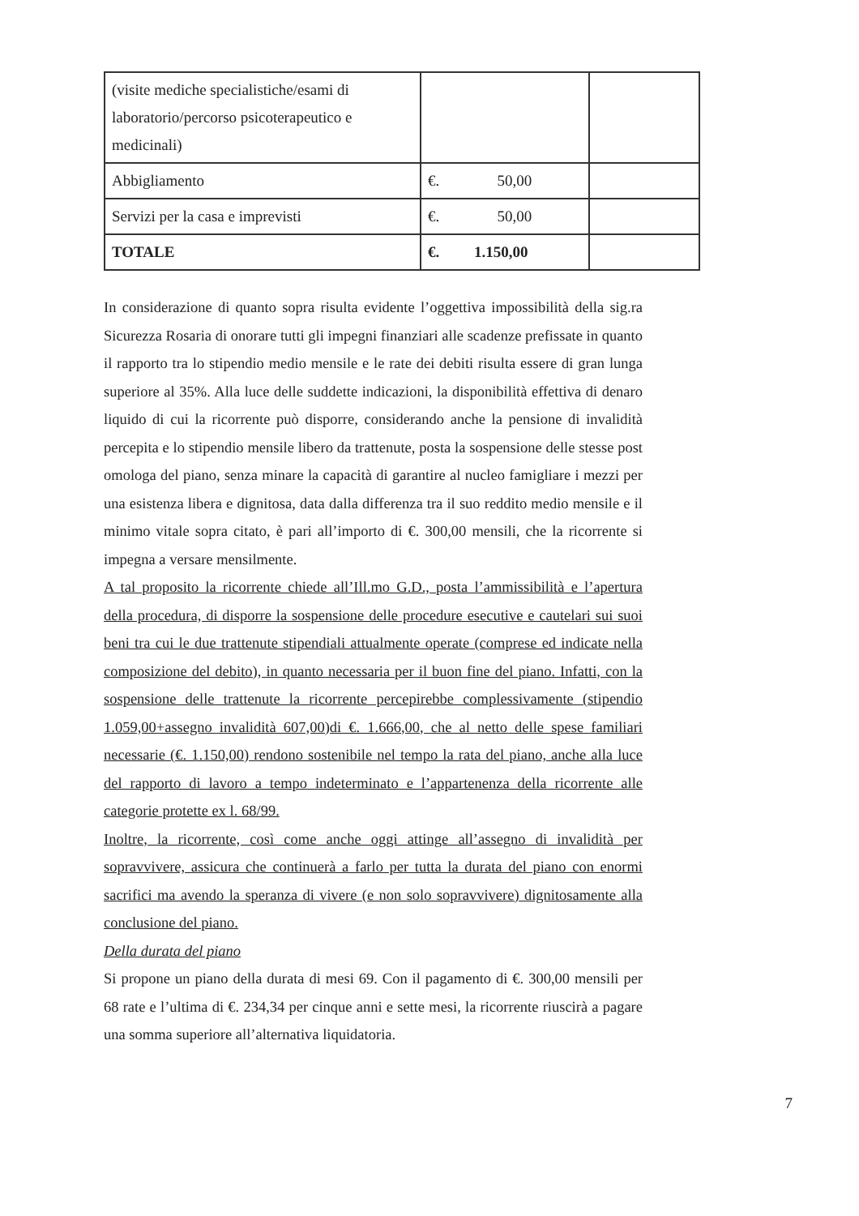| (visite mediche specialistiche/esami di laboratorio/percorso psicoterapeutico e medicinali) | | |
| Abbigliamento | €. 50,00 | |
| Servizi per la casa e imprevisti | €. 50,00 | |
| TOTALE | €. 1.150,00 | |
In considerazione di quanto sopra risulta evidente l’oggettiva impossibilità della sig.ra Sicurezza Rosaria di onorare tutti gli impegni finanziari alle scadenze prefissate in quanto il rapporto tra lo stipendio medio mensile e le rate dei debiti risulta essere di gran lunga superiore al 35%. Alla luce delle suddette indicazioni, la disponibilità effettiva di denaro liquido di cui la ricorrente può disporre, considerando anche la pensione di invalidità percepita e lo stipendio mensile libero da trattenute, posta la sospensione delle stesse post omologa del piano, senza minare la capacità di garantire al nucleo famigliare i mezzi per una esistenza libera e dignitosa, data dalla differenza tra il suo reddito medio mensile e il minimo vitale sopra citato, è pari all’importo di €. 300,00 mensili, che la ricorrente si impegna a versare mensilmente.
A tal proposito la ricorrente chiede all’Ill.mo G.D., posta l’ammissibilità e l’apertura della procedura, di disporre la sospensione delle procedure esecutive e cautelari sui suoi beni tra cui le due trattenute stipendiali attualmente operate (comprese ed indicate nella composizione del debito), in quanto necessaria per il buon fine del piano. Infatti, con la sospensione delle trattenute la ricorrente percepirebbe complessivamente (stipendio 1.059,00+assegno invalidità 607,00)di €. 1.666,00, che al netto delle spese familiari necessarie (€. 1.150,00) rendono sostenibile nel tempo la rata del piano, anche alla luce del rapporto di lavoro a tempo indeterminato e l’appartenenza della ricorrente alle categorie protette ex l. 68/99.
Inoltre, la ricorrente, così come anche oggi attinge all’assegno di invalidità per sopravvivere, assicura che continuerà a farlo per tutta la durata del piano con enormi sacrifici ma avendo la speranza di vivere (e non solo sopravvivere) dignitosamente alla conclusione del piano.
Della durata del piano
Si propone un piano della durata di mesi 69. Con il pagamento di €. 300,00 mensili per 68 rate e l’ultima di €. 234,34 per cinque anni e sette mesi, la ricorrente riuscirà a pagare una somma superiore all’alternativa liquidatoria.
7